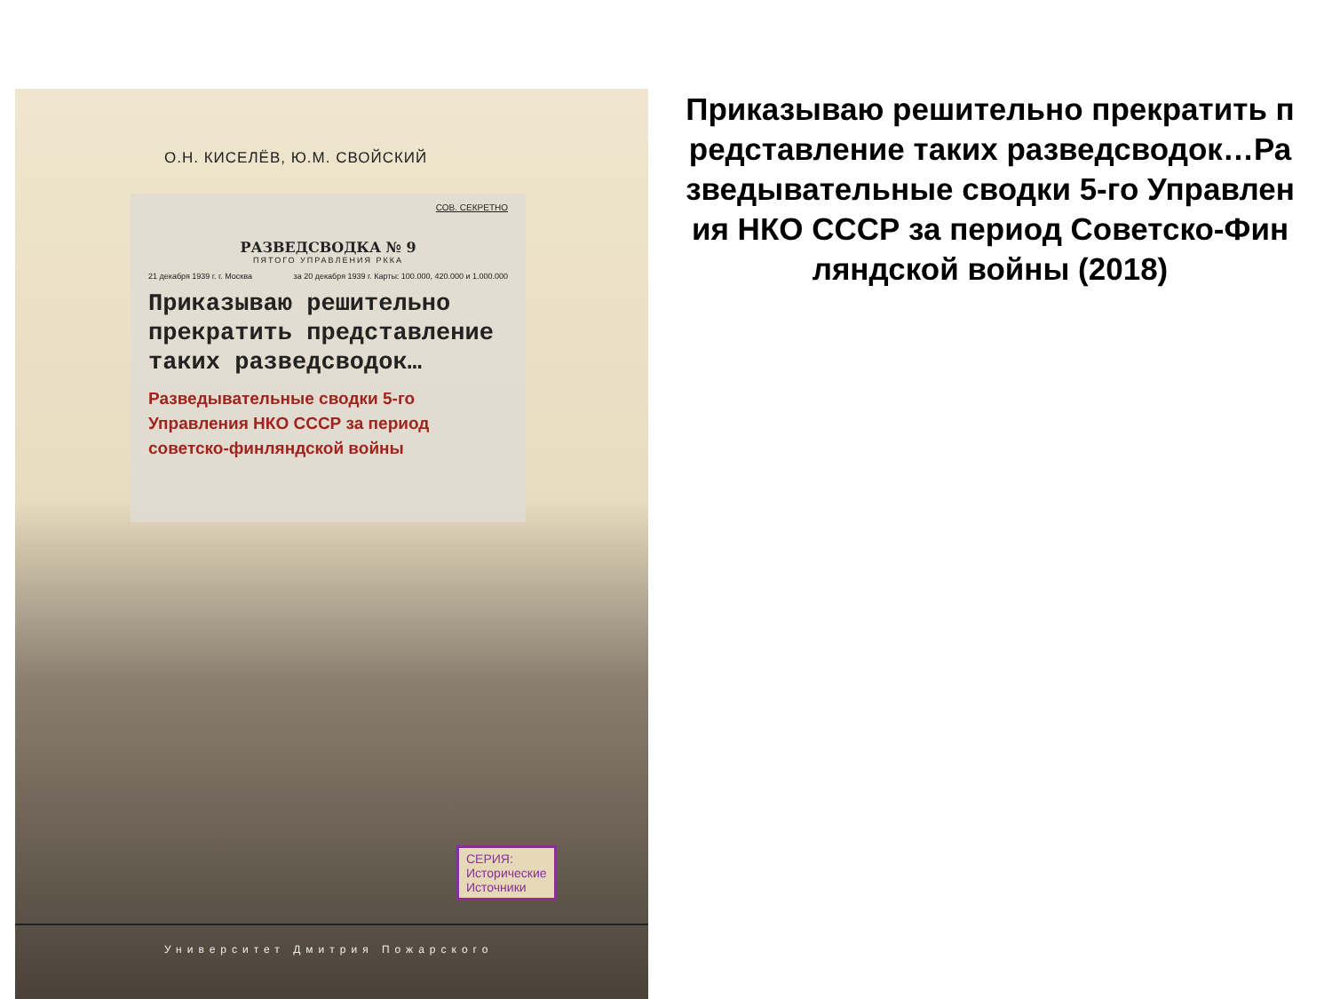О.Н. КИСЕЛЁВ, Ю.М. СВОЙСКИЙ
СОВ. СЕКРЕТНО
РАЗВЕДСВОДКА № 9
ПЯТОГО УПРАВЛЕНИЯ РККА
21 декабря 1939 г. г. Москва за 20 декабря 1939 г. Карты: 100.000, 420.000 и 1.000.000
Приказываю решительно прекратить представление таких разведсводок…
Разведывательные сводки 5-го Управления НКО СССР за период советско-финляндской войны
СЕРИЯ:
Исторические
Источники
Университет Дмитрия Пожарского
Приказываю решительно прекратить представление таких разведсводок…Разведывательные сводки 5-го Управления НКО СССР за период Советско-Финляндской войны (2018)